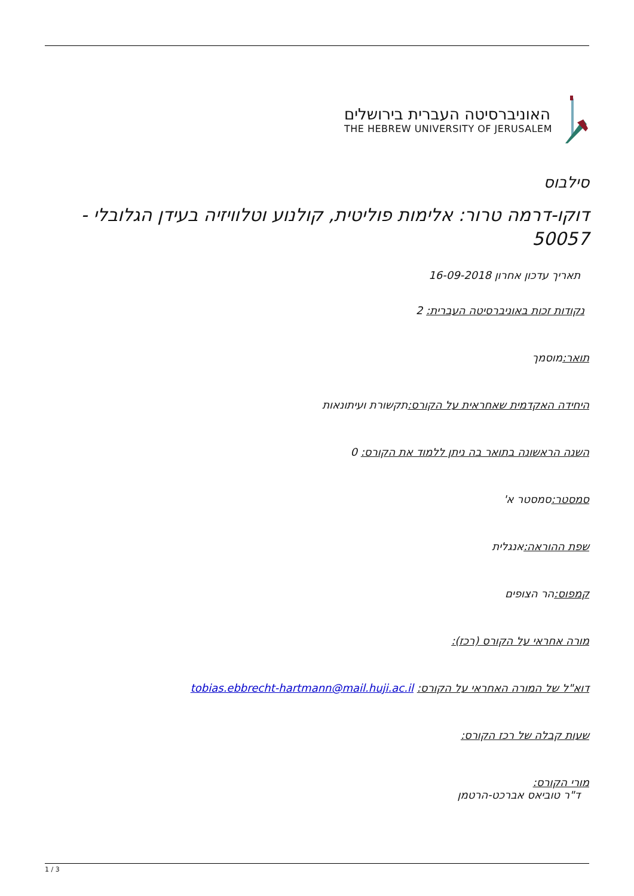האוניברסיטה העברית בירושלים
THE HEBREW UNIVERSITY OF JERUSALEM
סילבוס
דוקו-דרמה טרור: אלימות פוליטית, קולנוע וטלוויזיה בעידן הגלובלי - 50057
תאריך עדכון אחרון 16-09-2018
נקודות זכות באוניברסיטה העברית: 2
תואר: מוסמך
היחידה האקדמית שאחראית על הקורס: תקשורת ועיתונאות
השנה הראשונה בתואר בה ניתן ללמוד את הקורס: 0
סמסטר: סמסטר א'
שפת ההוראה: אנגלית
קמפוס: הר הצופים
מורה אחראי על הקורס (רכז):
דוא"ל של המורה האחראי על הקורס: tobias.ebbrecht-hartmann@mail.huji.ac.il
שעות קבלה של רכז הקורס:
מורי הקורס:
ד"ר טוביאס אברכט-הרטמן
1 / 3